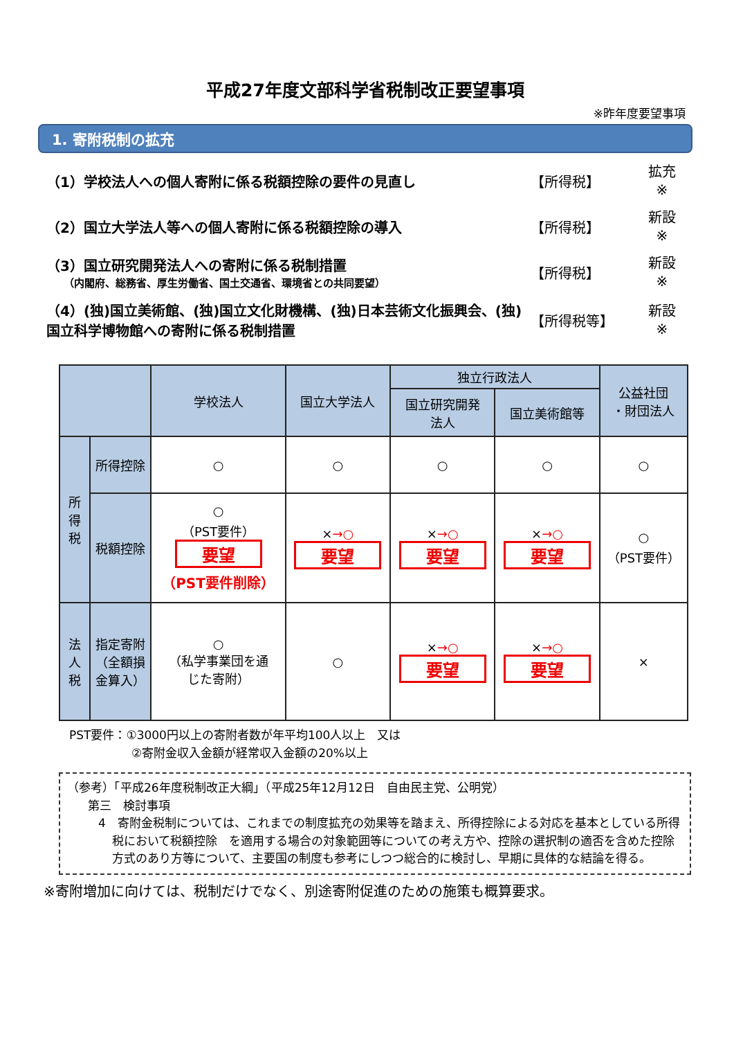平成27年度文部科学省税制改正要望事項
※昨年度要望事項
1. 寄附税制の拡充
（1）学校法人への個人寄附に係る税額控除の要件の見直し
【所得税】
拡充
※
（2）国立大学法人等への個人寄附に係る税額控除の導入
【所得税】
新設
※
（3）国立研究開発法人への寄附に係る税制措置
（内閣府、総務省、厚生労働省、国土交通省、環境省との共同要望）
【所得税】
新設
※
（4）(独)国立美術館、(独)国立文化財機構、(独)日本芸術文化振興会、(独)国立科学博物館への寄附に係る税制措置
【所得税等】
新設
※
| | | 学校法人 | 国立大学法人 | 独立行政法人 | | 公益社団 ・財団法人 |
| --- | --- | --- | --- | --- | --- | --- |
| | | | | 国立研究開発 法人 | 国立美術館等 | |
| 所 得 税 | 所得控除 | ○ | ○ | ○ | ○ | ○ |
| | 税額控除 | ○ （PST要件） 要望 （PST要件削除） | × →○ 要望 | × →○ 要望 | × →○ 要望 | ○ （PST要件） |
| 法 人 税 | 指定寄附 （全額損 金算入） | ○ （私学事業団を通 じた寄附） | ○ | × →○ 要望 | × →○ 要望 | × |
PST要件：①3000円以上の寄附者数が年平均100人以上　又は
②寄附金収入金額が経常収入金額の20%以上
（参考）「平成26年度税制改正大綱」（平成25年12月12日　自由民主党、公明党）
第三　検討事項
4　寄附金税制については、これまでの制度拡充の効果等を踏まえ、所得控除による対応を基本としている所得税において税額控除　を適用する場合の対象範囲等についての考え方や、控除の選択制の適否を含めた控除方式のあり方等について、主要国の制度も参考にしつつ総合的に検討し、早期に具体的な結論を得る。
※寄附増加に向けては、税制だけでなく、別途寄附促進のための施策も概算要求。